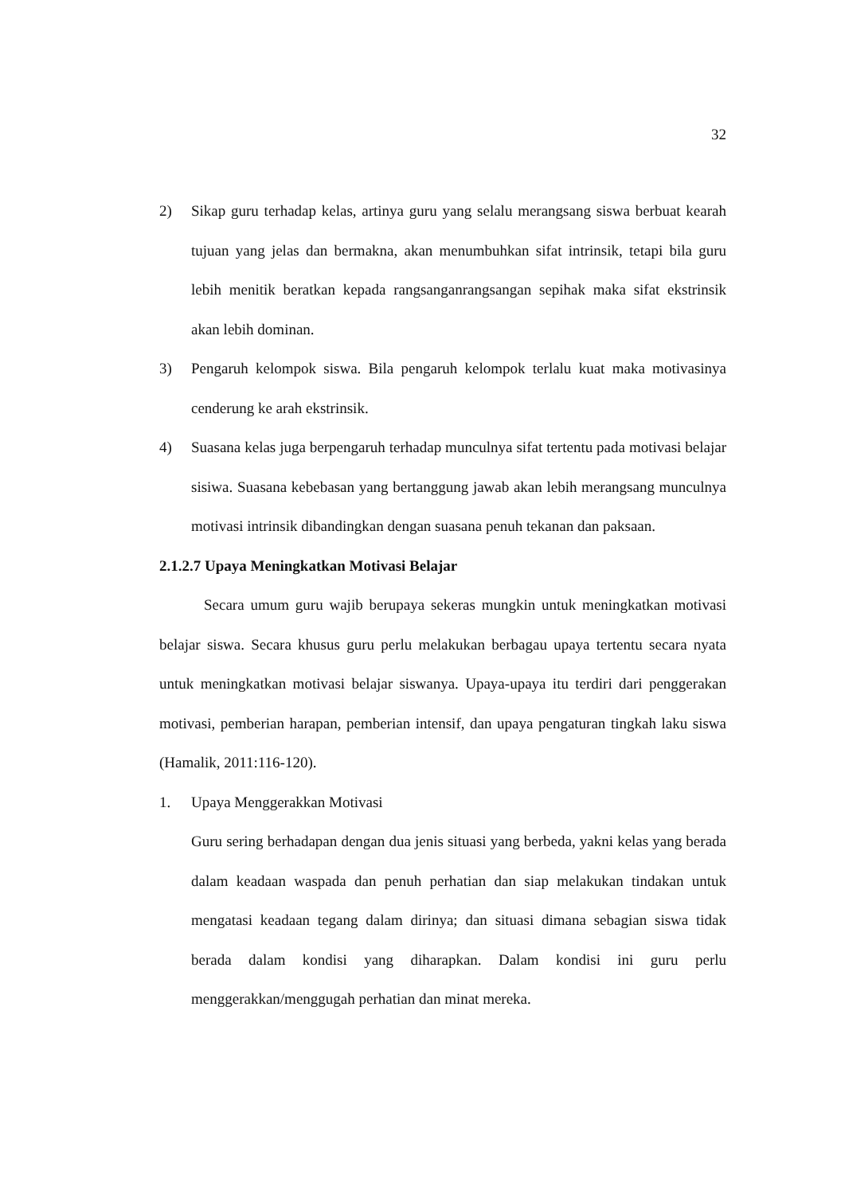32
2) Sikap guru terhadap kelas, artinya guru yang selalu merangsang siswa berbuat kearah tujuan yang jelas dan bermakna, akan menumbuhkan sifat intrinsik, tetapi bila guru lebih menitik beratkan kepada rangsanganrangsangan sepihak maka sifat ekstrinsik akan lebih dominan.
3) Pengaruh kelompok siswa. Bila pengaruh kelompok terlalu kuat maka motivasinya cenderung ke arah ekstrinsik.
4) Suasana kelas juga berpengaruh terhadap munculnya sifat tertentu pada motivasi belajar sisiwa. Suasana kebebasan yang bertanggung jawab akan lebih merangsang munculnya motivasi intrinsik dibandingkan dengan suasana penuh tekanan dan paksaan.
2.1.2.7 Upaya Meningkatkan Motivasi Belajar
Secara umum guru wajib berupaya sekeras mungkin untuk meningkatkan motivasi belajar siswa. Secara khusus guru perlu melakukan berbagau upaya tertentu secara nyata untuk meningkatkan motivasi belajar siswanya. Upaya-upaya itu terdiri dari penggerakan motivasi, pemberian harapan, pemberian intensif, dan upaya pengaturan tingkah laku siswa (Hamalik, 2011:116-120).
1. Upaya Menggerakkan Motivasi
Guru sering berhadapan dengan dua jenis situasi yang berbeda, yakni kelas yang berada dalam keadaan waspada dan penuh perhatian dan siap melakukan tindakan untuk mengatasi keadaan tegang dalam dirinya; dan situasi dimana sebagian siswa tidak berada dalam kondisi yang diharapkan. Dalam kondisi ini guru perlu menggerakkan/menggugah perhatian dan minat mereka.